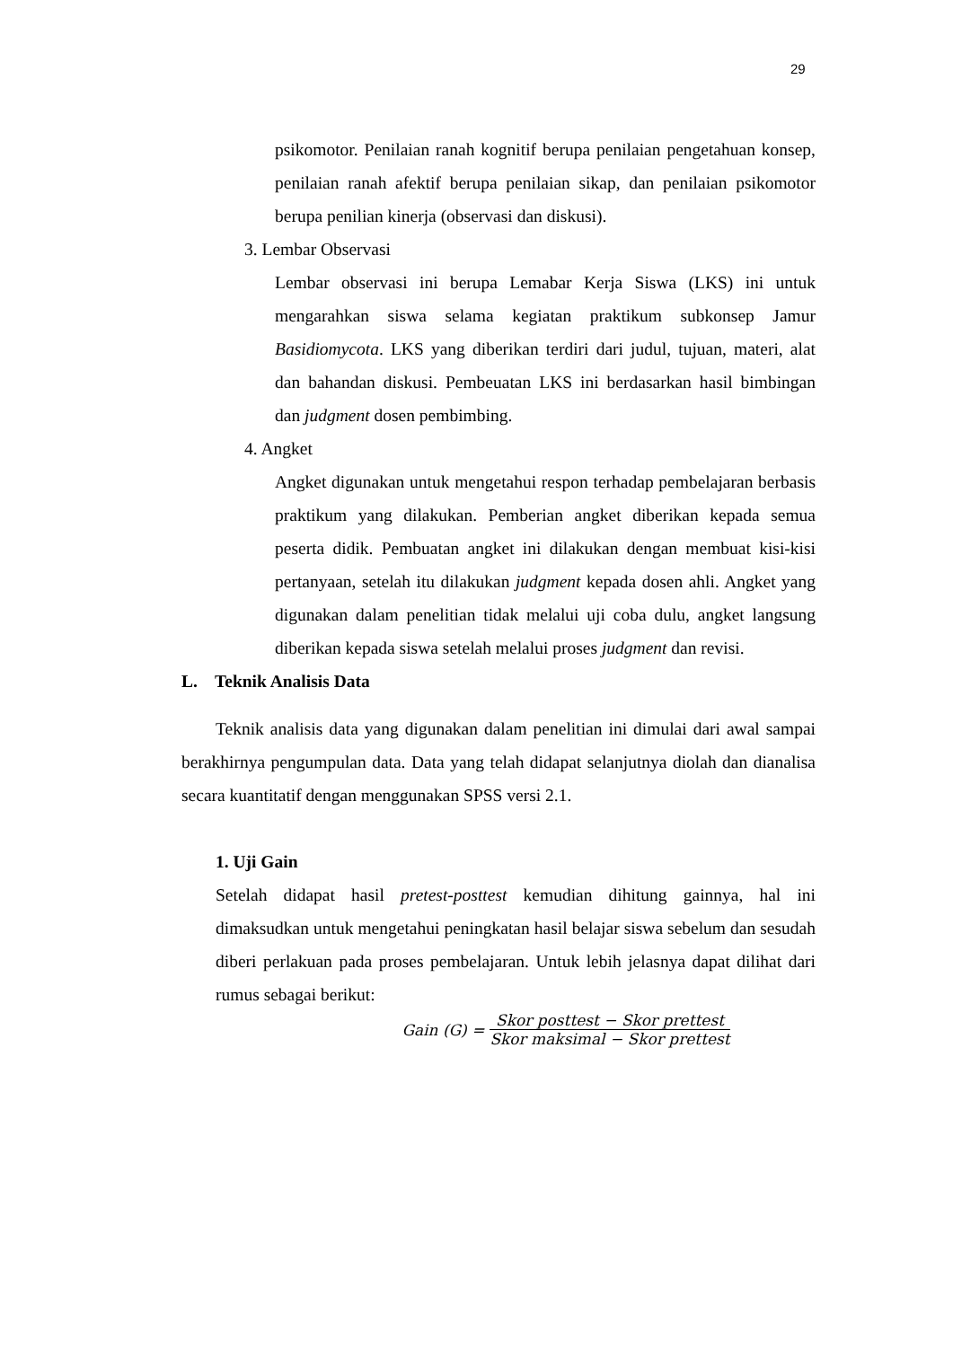29
psikomotor. Penilaian ranah kognitif berupa penilaian pengetahuan konsep, penilaian ranah afektif berupa penilaian sikap, dan penilaian psikomotor berupa penilian kinerja (observasi dan diskusi).
3. Lembar Observasi
Lembar observasi ini berupa Lemabar Kerja Siswa (LKS) ini untuk mengarahkan siswa selama kegiatan praktikum subkonsep Jamur Basidiomycota. LKS yang diberikan terdiri dari judul, tujuan, materi, alat dan bahandan diskusi. Pembeuatan LKS ini berdasarkan hasil bimbingan dan judgment dosen pembimbing.
4. Angket
Angket digunakan untuk mengetahui respon terhadap pembelajaran berbasis praktikum yang dilakukan. Pemberian angket diberikan kepada semua peserta didik. Pembuatan angket ini dilakukan dengan membuat kisi-kisi pertanyaan, setelah itu dilakukan judgment kepada dosen ahli. Angket yang digunakan dalam penelitian tidak melalui uji coba dulu, angket langsung diberikan kepada siswa setelah melalui proses judgment dan revisi.
L. Teknik Analisis Data
Teknik analisis data yang digunakan dalam penelitian ini dimulai dari awal sampai berakhirnya pengumpulan data. Data yang telah didapat selanjutnya diolah dan dianalisa secara kuantitatif dengan menggunakan SPSS versi 2.1.
1. Uji Gain
Setelah didapat hasil pretest-posttest kemudian dihitung gainnya, hal ini dimaksudkan untuk mengetahui peningkatan hasil belajar siswa sebelum dan sesudah diberi perlakuan pada proses pembelajaran. Untuk lebih jelasnya dapat dilihat dari rumus sebagai berikut:
Gain (G) = Skor posttest − Skor prettest Skor maksimal − Skor prettest